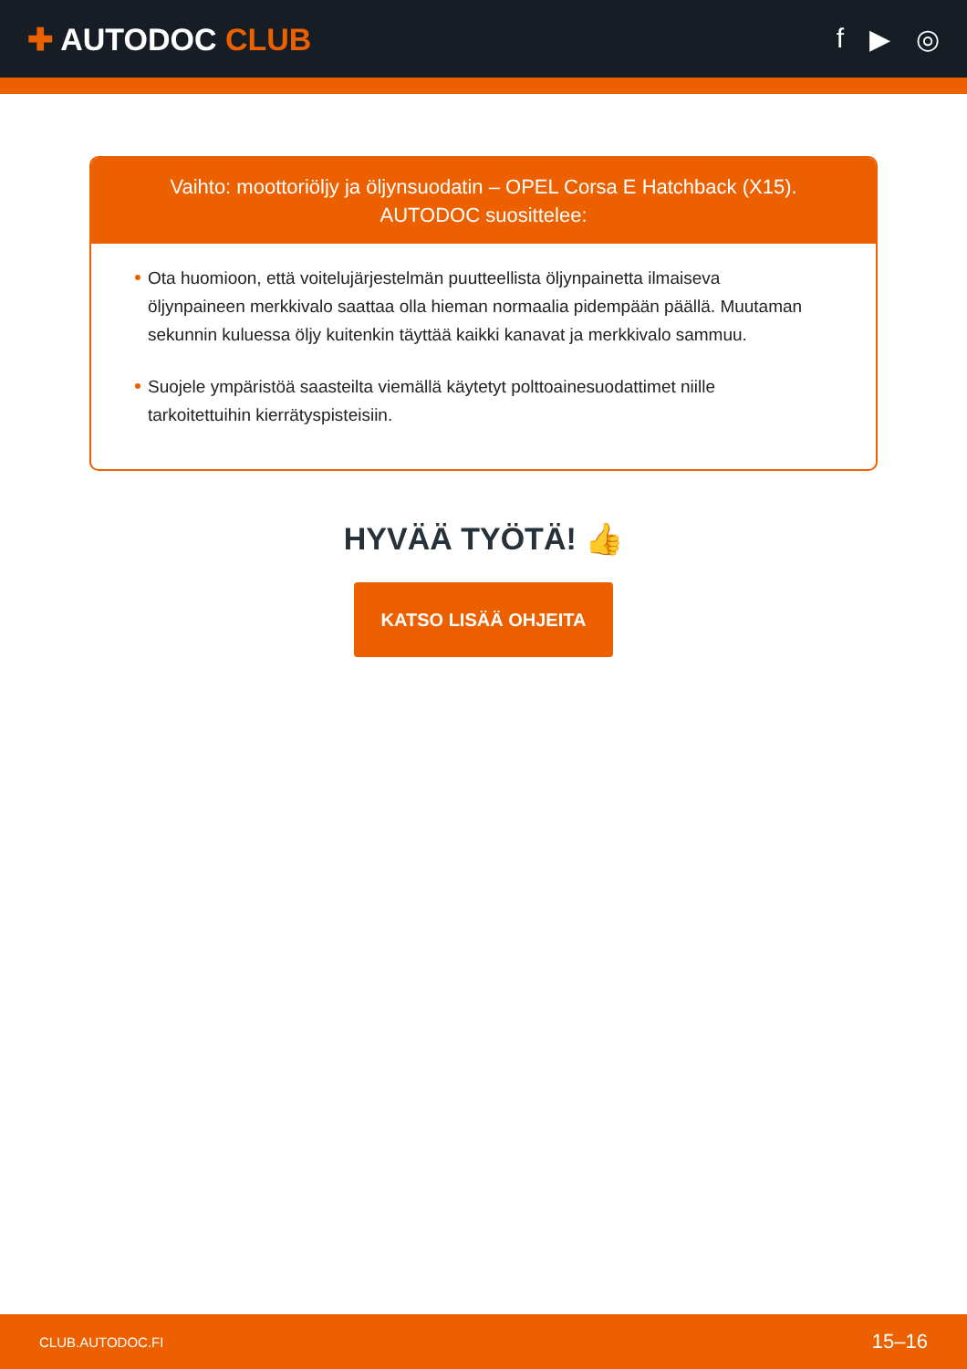✚ AUTODOC CLUB f ▶ ◎
Vaihto: moottoriöljy ja öljynsuodatin – OPEL Corsa E Hatchback (X15).
AUTODOC suosittelee:
Ota huomioon, että voitelujärjestelmän puutteellista öljynpainetta ilmaiseva öljynpaineen merkkivalo saattaa olla hieman normaalia pidempään päällä. Muutaman sekunnin kuluessa öljy kuitenkin täyttää kaikki kanavat ja merkkivalo sammuu.
Suojele ympäristöä saasteilta viemällä käytetyt polttoainesuodattimet niille tarkoitettuihin kierrätyspisteisiin.
HYVÄÄ TYÖTÄ! 👍
KATSO LISÄÄ OHJEITA
CLUB.AUTODOC.FI 15–16